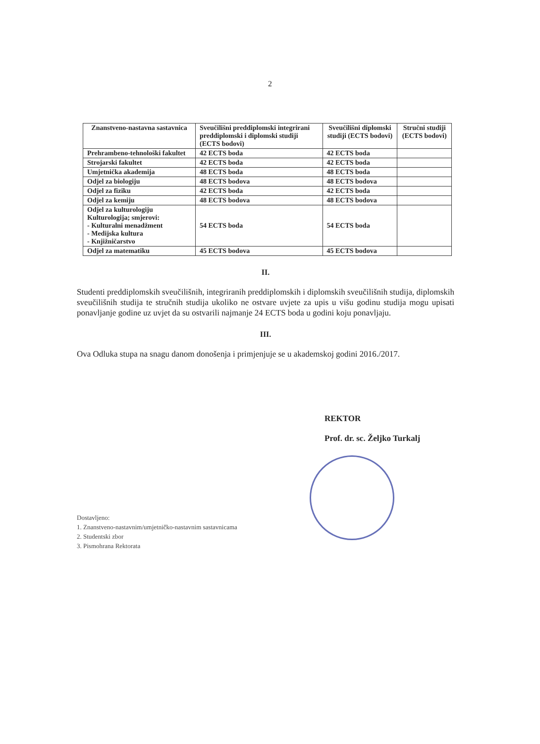2
| Znanstveno-nastavna sastavnica | Sveučilišni preddiplomski integrirani preddiplomski i diplomski studiji (ECTS bodovi) | Sveučilišni diplomski studiji (ECTS bodovi) | Stručni studiji (ECTS bodovi) |
| --- | --- | --- | --- |
| Prehrambeno-tehnološki fakultet | 42 ECTS boda | 42 ECTS boda | |
| Strojarski fakultet | 42 ECTS boda | 42 ECTS boda | |
| Umjetnička akademija | 48 ECTS boda | 48 ECTS boda | |
| Odjel za biologiju | 48 ECTS bodova | 48 ECTS bodova | |
| Odjel za fiziku | 42 ECTS boda | 42 ECTS boda | |
| Odjel za kemiju | 48 ECTS bodova | 48 ECTS bodova | |
| Odjel za kulturologiju Kulturologija; smjerovi: - Kulturalni menadžment - Medijska kultura - Knjižničarstvo | 54 ECTS boda | 54 ECTS boda | |
| Odjel za matematiku | 45 ECTS bodova | 45 ECTS bodova | |
II.
Studenti preddiplomskih sveučilišnih, integriranih preddiplomskih i diplomskih sveučilišnih studija, diplomskih sveučilišnih studija te stručnih studija ukoliko ne ostvare uvjete za upis u višu godinu studija mogu upisati ponavljanje godine uz uvjet da su ostvarili najmanje 24 ECTS boda u godini koju ponavljaju.
III.
Ova Odluka stupa na snagu danom donošenja i primjenjuje se u akademskoj godini 2016./2017.
REKTOR
Prof. dr. sc. Željko Turkalj
Dostavljeno:
1. Znanstveno-nastavnim/umjetničko-nastavnim sastavnicama
2. Studentski zbor
3. Pismohrana Rektorata